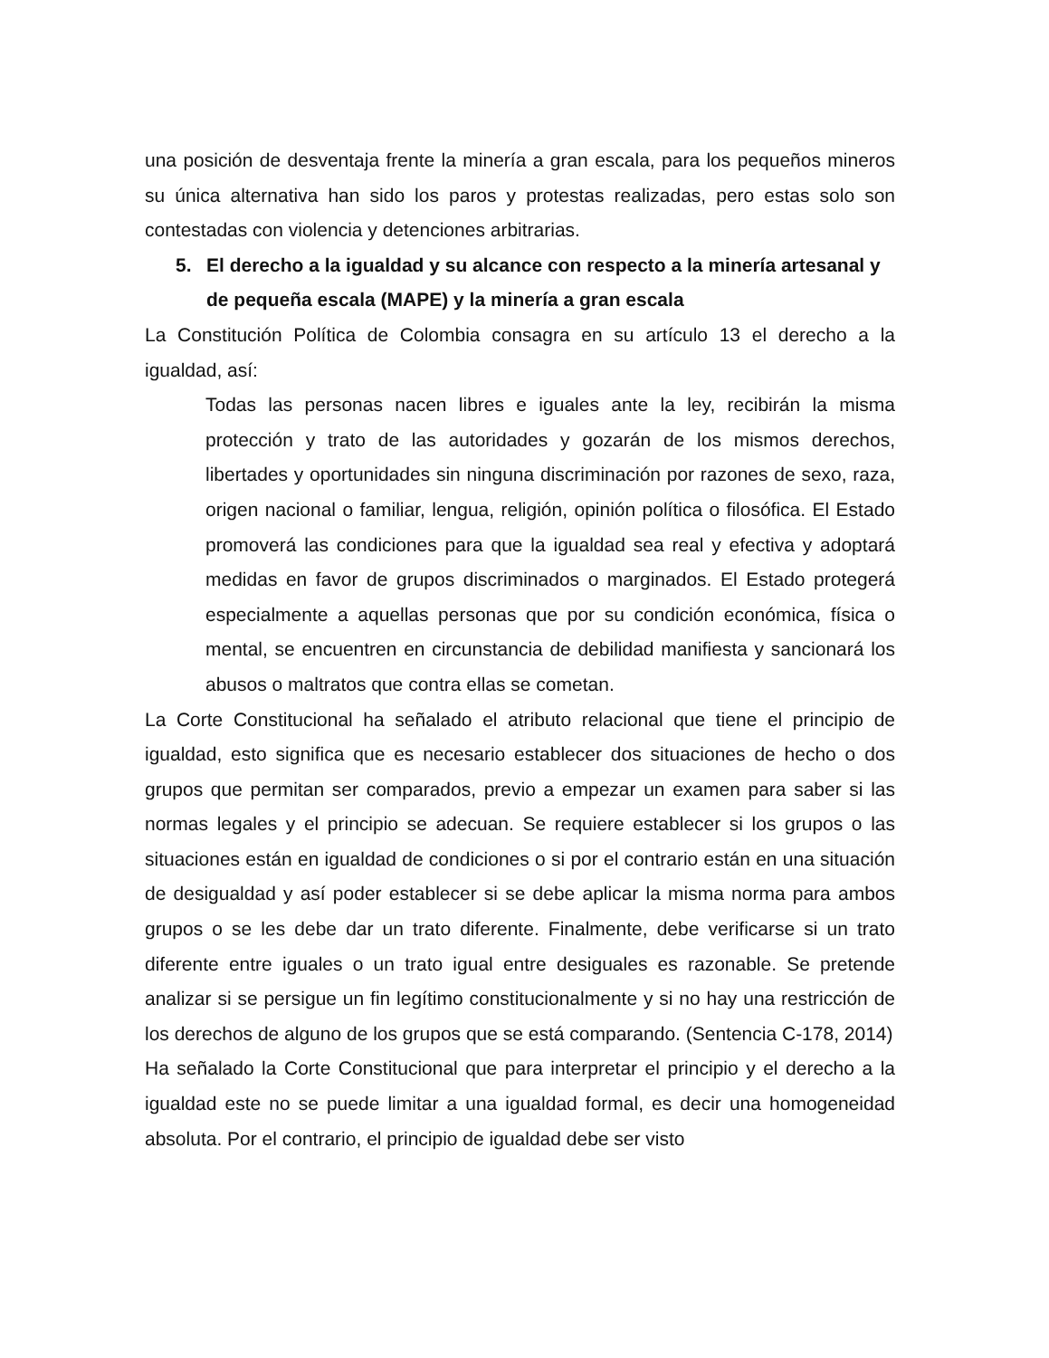una posición de desventaja frente la minería a gran escala, para los pequeños mineros su única alternativa han sido los paros y protestas realizadas, pero estas solo son contestadas con violencia y detenciones arbitrarias.
5. El derecho a la igualdad y su alcance con respecto a la minería artesanal y de pequeña escala (MAPE) y la minería a gran escala
La Constitución Política de Colombia consagra en su artículo 13 el derecho a la igualdad, así:
Todas las personas nacen libres e iguales ante la ley, recibirán la misma protección y trato de las autoridades y gozarán de los mismos derechos, libertades y oportunidades sin ninguna discriminación por razones de sexo, raza, origen nacional o familiar, lengua, religión, opinión política o filosófica. El Estado promoverá las condiciones para que la igualdad sea real y efectiva y adoptará medidas en favor de grupos discriminados o marginados. El Estado protegerá especialmente a aquellas personas que por su condición económica, física o mental, se encuentren en circunstancia de debilidad manifiesta y sancionará los abusos o maltratos que contra ellas se cometan.
La Corte Constitucional ha señalado el atributo relacional que tiene el principio de igualdad, esto significa que es necesario establecer dos situaciones de hecho o dos grupos que permitan ser comparados, previo a empezar un examen para saber si las normas legales y el principio se adecuan. Se requiere establecer si los grupos o las situaciones están en igualdad de condiciones o si por el contrario están en una situación de desigualdad y así poder establecer si se debe aplicar la misma norma para ambos grupos o se les debe dar un trato diferente. Finalmente, debe verificarse si un trato diferente entre iguales o un trato igual entre desiguales es razonable. Se pretende analizar si se persigue un fin legítimo constitucionalmente y si no hay una restricción de los derechos de alguno de los grupos que se está comparando. (Sentencia C-178, 2014)
Ha señalado la Corte Constitucional que para interpretar el principio y el derecho a la igualdad este no se puede limitar a una igualdad formal, es decir una homogeneidad absoluta. Por el contrario, el principio de igualdad debe ser visto